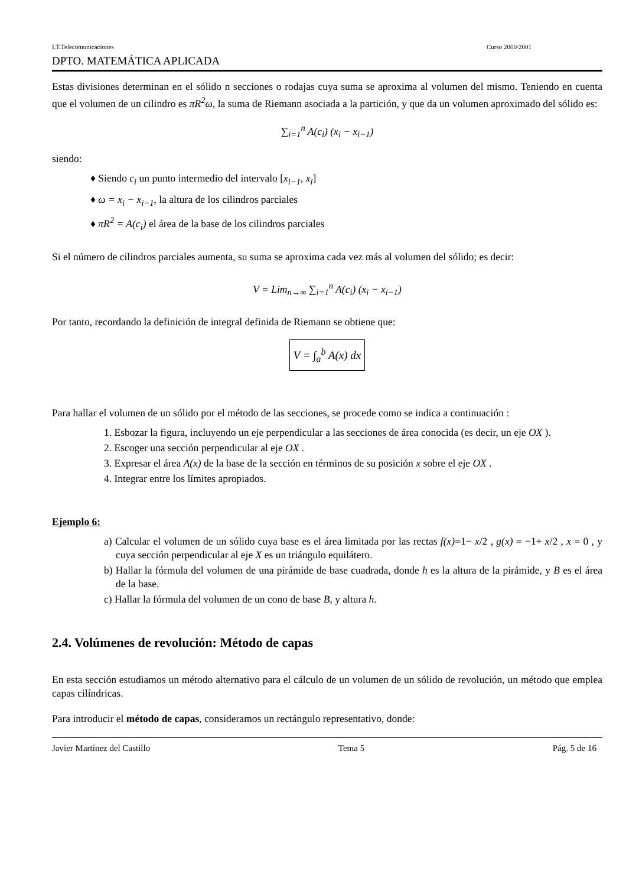I.T.Telecomunicaciones Curso 2000/2001
DPTO. MATEMÁTICA APLICADA
Estas divisiones determinan en el sólido n secciones o rodajas cuya suma se aproxima al volumen del mismo. Teniendo en cuenta que el volumen de un cilindro es πR<sup>2</sup>ω, la suma de Riemann asociada a la partición, y que da un volumen aproximado del sólido es:
∑<sub>i=1</sub><sup>n</sup> A(c<sub>i</sub>) (x<sub>i</sub> − x<sub>i−1</sub>)
siendo:
♦ Siendo c<sub>i</sub> un punto intermedio del intervalo [x<sub>i−1</sub>, x<sub>i</sub>]
♦ ω = x<sub>i</sub> − x<sub>i−1</sub>, la altura de los cilindros parciales
♦ πR<sup>2</sup> = A(c<sub>i</sub>) el área de la base de los cilindros parciales
Si el número de cilindros parciales aumenta, su suma se aproxima cada vez más al volumen del sólido; es decir:
V = Lim<sub>n→∞</sub> ∑<sub>i=1</sub><sup>n</sup> A(c<sub>i</sub>) (x<sub>i</sub> − x<sub>i−1</sub>)
Por tanto, recordando la definición de integral definida de Riemann se obtiene que:
V = ∫<sub>a</sub><sup>b</sup> A(x) dx
Para hallar el volumen de un sólido por el método de las secciones, se procede como se indica a continuación :
1. Esbozar la figura, incluyendo un eje perpendicular a las secciones de área conocida (es decir, un eje OX ).
2. Escoger una sección perpendicular al eje OX .
3. Expresar el área A(x) de la base de la sección en términos de su posición x sobre el eje OX .
4. Integrar entre los límites apropiados.
Ejemplo 6:
a) Calcular el volumen de un sólido cuya base es el área limitada por las rectas f(x)=1− x/2 , g(x) = −1+ x/2 , x = 0 , y cuya sección perpendicular al eje X es un triángulo equilátero.
b) Hallar la fórmula del volumen de una pirámide de base cuadrada, donde h es la altura de la pirámide, y B es el área de la base.
c) Hallar la fórmula del volumen de un cono de base B, y altura h.
2.4. Volúmenes de revolución: Método de capas
En esta sección estudiamos un método alternativo para el cálculo de un volumen de un sólido de revolución, un método que emplea capas cilíndricas.
Para introducir el método de capas, consideramos un rectángulo representativo, donde:
Javier Martínez del Castillo Tema 5 Pág. 5 de 16